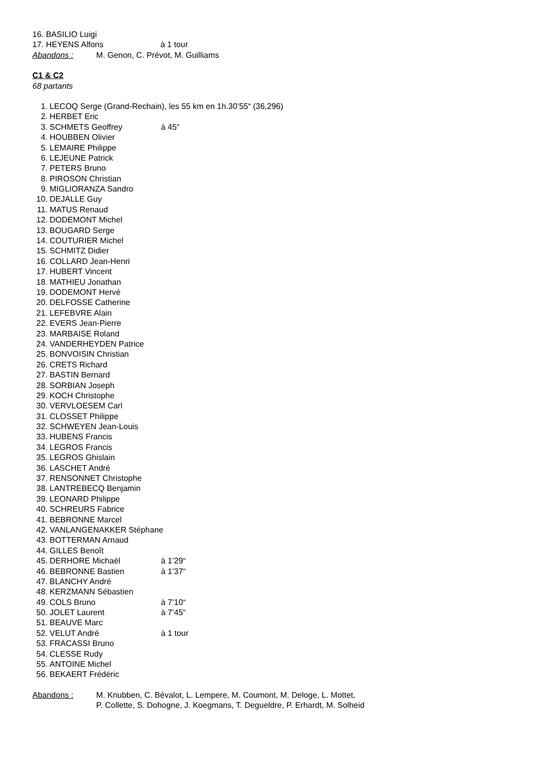16. BASILIO Luigi
17. HEYENS Alfons à 1 tour
Abandons : M. Genon, C. Prévot, M. Guilliams
C1 & C2
68 partants
1. LECOQ Serge (Grand-Rechain), les 55 km en 1h.30’55“ (36,296)
2. HERBET Eric
3. SCHMETS Geoffrey à 45“
4. HOUBBEN Olivier
5. LEMAIRE Philippe
6. LEJEUNE Patrick
7. PETERS Bruno
8. PIROSON Christian
9. MIGLIORANZA Sandro
10. DEJALLE Guy
11. MATUS Renaud
12. DODEMONT Michel
13. BOUGARD Serge
14. COUTURIER Michel
15. SCHMITZ Didier
16. COLLARD Jean-Henri
17. HUBERT Vincent
18. MATHIEU Jonathan
19. DODEMONT Hervé
20. DELFOSSE Catherine
21. LEFEBVRE Alain
22. EVERS Jean-Pierre
23. MARBAISE Roland
24. VANDERHEYDEN Patrice
25. BONVOISIN Christian
26. CRETS Richard
27. BASTIN Bernard
28. SORBIAN Joseph
29. KOCH Christophe
30. VERVLOESEM Carl
31. CLOSSET Philippe
32. SCHWEYEN Jean-Louis
33. HUBENS Francis
34. LEGROS Francis
35. LEGROS Ghislain
36. LASCHET André
37. RENSONNET Christophe
38. LANTREBECQ Benjamin
39. LEONARD Philippe
40. SCHREURS Fabrice
41. BEBRONNE Marcel
42. VANLANGENAKKER Stéphane
43. BOTTERMAN Arnaud
44. GILLES Benoît
45. DERHORE Michaël à 1’29“
46. BEBRONNE Bastien à 1’37“
47. BLANCHY André
48. KERZMANN Sébastien
49. COLS Bruno à 7’10“
50. JOLET Laurent à 7’45“
51. BEAUVE Marc
52. VELUT André à 1 tour
53. FRACASSI Bruno
54. CLESSE Rudy
55. ANTOINE Michel
56. BEKAERT Frédéric
Abandons : M. Knubben, C. Bévalot, L. Lempere, M. Coumont, M. Deloge, L. Mottet,
P. Collette, S. Dohogne, J. Koegmans, T. Degueldre, P. Erhardt, M. Solheid